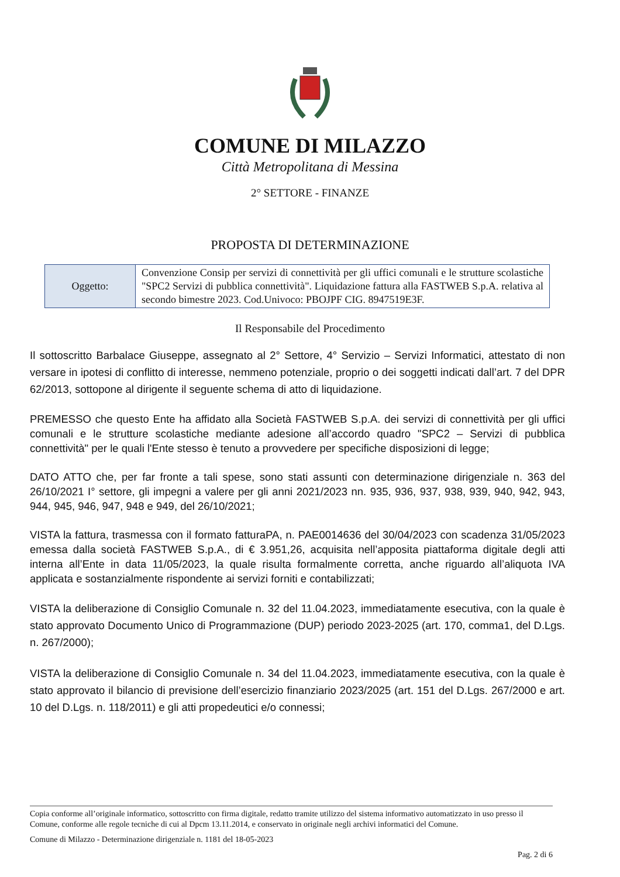COMUNE DI MILAZZO
Città Metropolitana di Messina
2° SETTORE - FINANZE
PROPOSTA DI DETERMINAZIONE
| Oggetto: | Convenzione Consip per servizi di connettività per gli uffici comunali e le strutture scolastiche "SPC2 Servizi di pubblica connettività". Liquidazione fattura alla FASTWEB S.p.A. relativa al secondo bimestre 2023. Cod.Univoco: PBOJPF CIG. 8947519E3F. |
Il Responsabile del Procedimento
Il sottoscritto Barbalace Giuseppe, assegnato al 2° Settore, 4° Servizio – Servizi Informatici, attestato di non versare in ipotesi di conflitto di interesse, nemmeno potenziale, proprio o dei soggetti indicati dall’art. 7 del DPR 62/2013, sottopone al dirigente il seguente schema di atto di liquidazione.
PREMESSO che questo Ente ha affidato alla Società FASTWEB S.p.A. dei servizi di connettività per gli uffici comunali e le strutture scolastiche mediante adesione all’accordo quadro "SPC2 – Servizi di pubblica connettività" per le quali l'Ente stesso è tenuto a provvedere per specifiche disposizioni di legge;
DATO ATTO che, per far fronte a tali spese, sono stati assunti con determinazione dirigenziale n. 363 del 26/10/2021 I° settore, gli impegni a valere per gli anni 2021/2023 nn. 935, 936, 937, 938, 939, 940, 942, 943, 944, 945, 946, 947, 948 e 949, del 26/10/2021;
VISTA la fattura, trasmessa con il formato fatturaPA, n. PAE0014636 del 30/04/2023 con scadenza 31/05/2023 emessa dalla società FASTWEB S.p.A., di € 3.951,26, acquisita nell’apposita piattaforma digitale degli atti interna all’Ente in data 11/05/2023, la quale risulta formalmente corretta, anche riguardo all’aliquota IVA applicata e sostanzialmente rispondente ai servizi forniti e contabilizzati;
VISTA la deliberazione di Consiglio Comunale n. 32 del 11.04.2023, immediatamente esecutiva, con la quale è stato approvato Documento Unico di Programmazione (DUP) periodo 2023-2025 (art. 170, comma1, del D.Lgs. n. 267/2000);
VISTA la deliberazione di Consiglio Comunale n. 34 del 11.04.2023, immediatamente esecutiva, con la quale è stato approvato il bilancio di previsione dell’esercizio finanziario 2023/2025 (art. 151 del D.Lgs. 267/2000 e art. 10 del D.Lgs. n. 118/2011) e gli atti propedeutici e/o connessi;
Copia conforme all’originale informatico, sottoscritto con firma digitale, redatto tramite utilizzo del sistema informativo automatizzato in uso presso il Comune, conforme alle regole tecniche di cui al Dpcm 13.11.2014, e conservato in originale negli archivi informatici del Comune.
Comune di Milazzo - Determinazione dirigenziale n. 1181 del 18-05-2023
Pag. 2 di 6